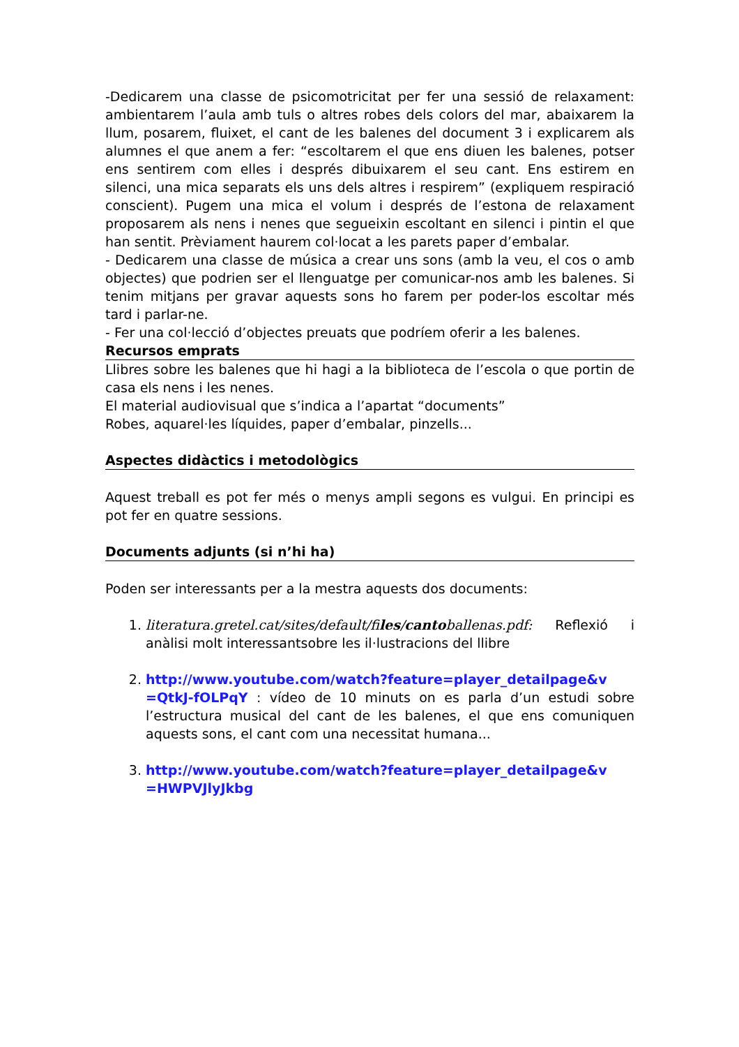-Dedicarem una classe de psicomotricitat per fer una sessió de relaxament: ambientarem l’aula amb tuls o altres robes dels colors del mar, abaixarem la llum, posarem, fluixet, el cant de les balenes del document 3 i explicarem als alumnes el que anem a fer: “escoltarem el que ens diuen les balenes, potser ens sentirem com elles i després dibuixarem el seu cant. Ens estirem en silenci, una mica separats els uns dels altres i respirem” (expliquem respiració conscient). Pugem una mica el volum i després de l’estona de relaxament proposarem als nens i nenes que segueixin escoltant en silenci i pintin el que han sentit. Prèviament haurem col·locat a les parets paper d’embalar.
- Dedicarem una classe de música a crear uns sons (amb la veu, el cos o amb objectes) que podrien ser el llenguatge per comunicar-nos amb les balenes. Si tenim mitjans per gravar aquests sons ho farem per poder-los escoltar més tard i parlar-ne.
- Fer una col·lecció d’objectes preuats que podríem oferir a les balenes.
Recursos emprats
Llibres sobre les balenes que hi hagi a la biblioteca de l’escola o que portin de casa els nens i les nenes.
El material audiovisual que s’indica a l’apartat “documents”
Robes, aquarel·les líquides, paper d’embalar, pinzells...
Aspectes didàctics i metodològics
Aquest treball es pot fer més o menys ampli segons es vulgui. En principi es pot fer en quatre sessions.
Documents adjunts (si n’hi ha)
Poden ser interessants per a la mestra aquests dos documents:
1. literatura.gretel.cat/sites/default/files/cantoballenas.pdf: Reflexió i anàlisi molt interessantsobre les il·lustracions del llibre
2. http://www.youtube.com/watch?feature=player_detailpage&v =QtkJ-fOLPqY : vídeo de 10 minuts on es parla d’un estudi sobre l’estructura musical del cant de les balenes, el que ens comuniquen aquests sons, el cant com una necessitat humana...
3. http://www.youtube.com/watch?feature=player_detailpage&v =HWPVJlyJkbg